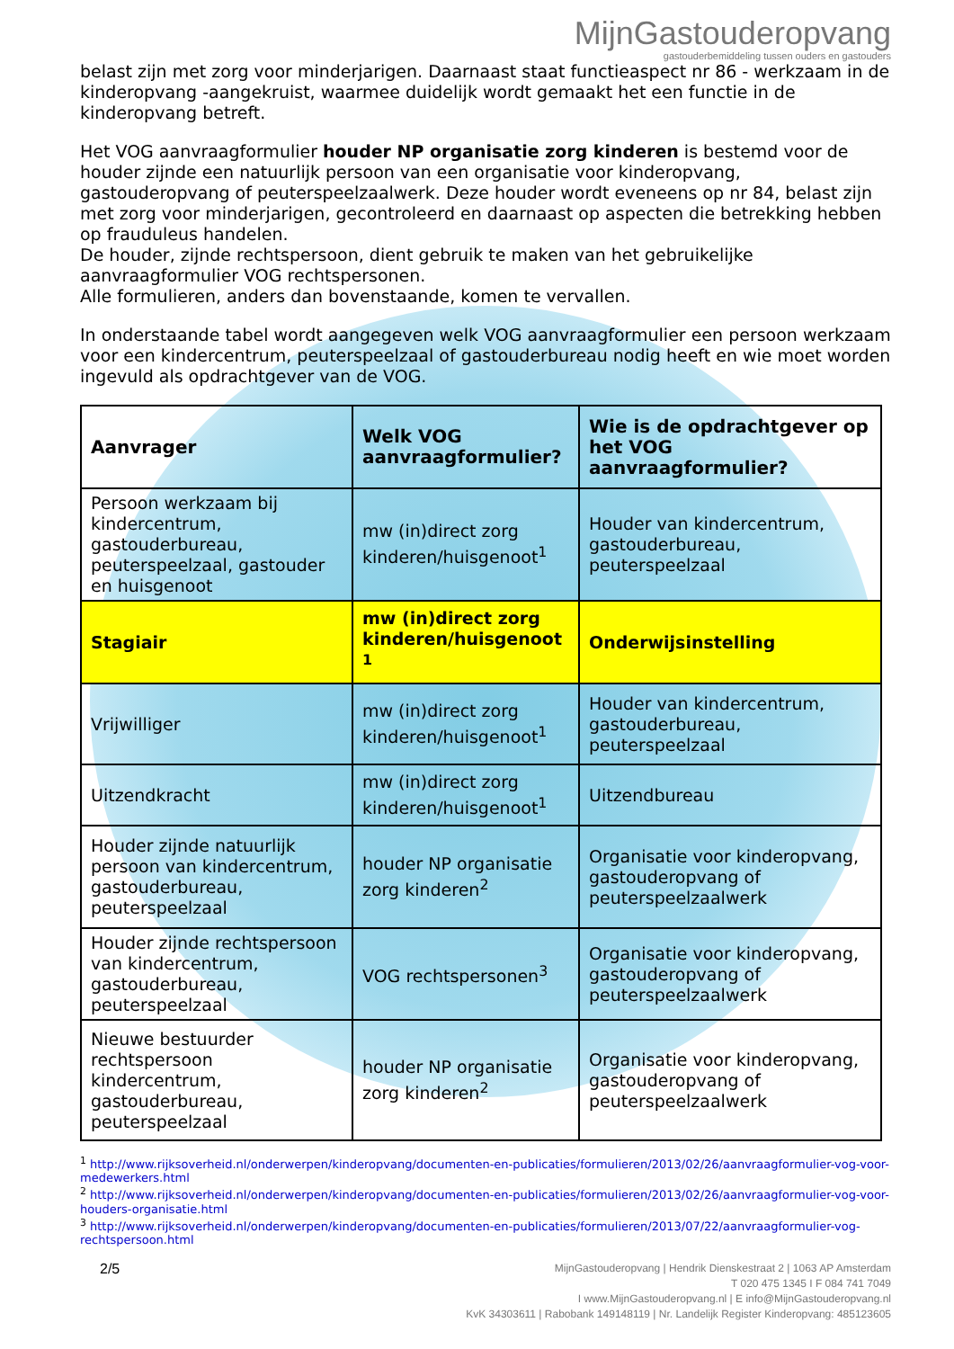MijnGastouderopvang
gastouderbemiddeling tussen ouders en gastouders
belast zijn met zorg voor minderjarigen. Daarnaast staat functieaspect nr 86 - werkzaam in de kinderopvang -aangekruist, waarmee duidelijk wordt gemaakt het een functie in de kinderopvang betreft.
Het VOG aanvraagformulier houder NP organisatie zorg kinderen is bestemd voor de houder zijnde een natuurlijk persoon van een organisatie voor kinderopvang, gastouderopvang of peuterspeelzaalwerk. Deze houder wordt eveneens op nr 84, belast zijn met zorg voor minderjarigen, gecontroleerd en daarnaast op aspecten die betrekking hebben op frauduleus handelen.
De houder, zijnde rechtspersoon, dient gebruik te maken van het gebruikelijke aanvraagformulier VOG rechtspersonen.
Alle formulieren, anders dan bovenstaande, komen te vervallen.
In onderstaande tabel wordt aangegeven welk VOG aanvraagformulier een persoon werkzaam voor een kindercentrum, peuterspeelzaal of gastouderbureau nodig heeft en wie moet worden ingevuld als opdrachtgever van de VOG.
| Aanvrager | Welk VOG aanvraagformulier? | Wie is de opdrachtgever op het VOG aanvraagformulier? |
| --- | --- | --- |
| Persoon werkzaam bij kindercentrum, gastouderbureau, peuterspeelzaal, gastouder en huisgenoot | mw (in)direct zorg kinderen/huisgenoot<sup>1</sup> | Houder van kindercentrum, gastouderbureau, peuterspeelzaal |
| Stagiair | mw (in)direct zorg kinderen/huisgenoot <sup>1</sup> | Onderwijsinstelling |
| Vrijwilliger | mw (in)direct zorg kinderen/huisgenoot<sup>1</sup> | Houder van kindercentrum, gastouderbureau, peuterspeelzaal |
| Uitzendkracht | mw (in)direct zorg kinderen/huisgenoot<sup>1</sup> | Uitzendbureau |
| Houder zijnde natuurlijk persoon van kindercentrum, gastouderbureau, peuterspeelzaal | houder NP organisatie zorg kinderen<sup>2</sup> | Organisatie voor kinderopvang, gastouderopvang of peuterspeelzaalwerk |
| Houder zijnde rechtspersoon van kindercentrum, gastouderbureau, peuterspeelzaal | VOG rechtspersonen<sup>3</sup> | Organisatie voor kinderopvang, gastouderopvang of peuterspeelzaalwerk |
| Nieuwe bestuurder rechtspersoon kindercentrum, gastouderbureau, peuterspeelzaal | houder NP organisatie zorg kinderen<sup>2</sup> | Organisatie voor kinderopvang, gastouderopvang of peuterspeelzaalwerk |
<sup>1</sup> http://www.rijksoverheid.nl/onderwerpen/kinderopvang/documenten-en-publicaties/formulieren/2013/02/26/aanvraagformulier-vog-voor-medewerkers.html
<sup>2</sup> http://www.rijksoverheid.nl/onderwerpen/kinderopvang/documenten-en-publicaties/formulieren/2013/02/26/aanvraagformulier-vog-voor-houders-organisatie.html
<sup>3</sup> http://www.rijksoverheid.nl/onderwerpen/kinderopvang/documenten-en-publicaties/formulieren/2013/07/22/aanvraagformulier-vog-rechtspersoon.html
2/5
MijnGastouderopvang | Hendrik Dienskestraat 2 | 1063 AP Amsterdam
T 020 475 1345 I F 084 741 7049
I www.MijnGastouderopvang.nl | E info@MijnGastouderopvang.nl
KvK 34303611 | Rabobank 149148119 | Nr. Landelijk Register Kinderopvang: 485123605